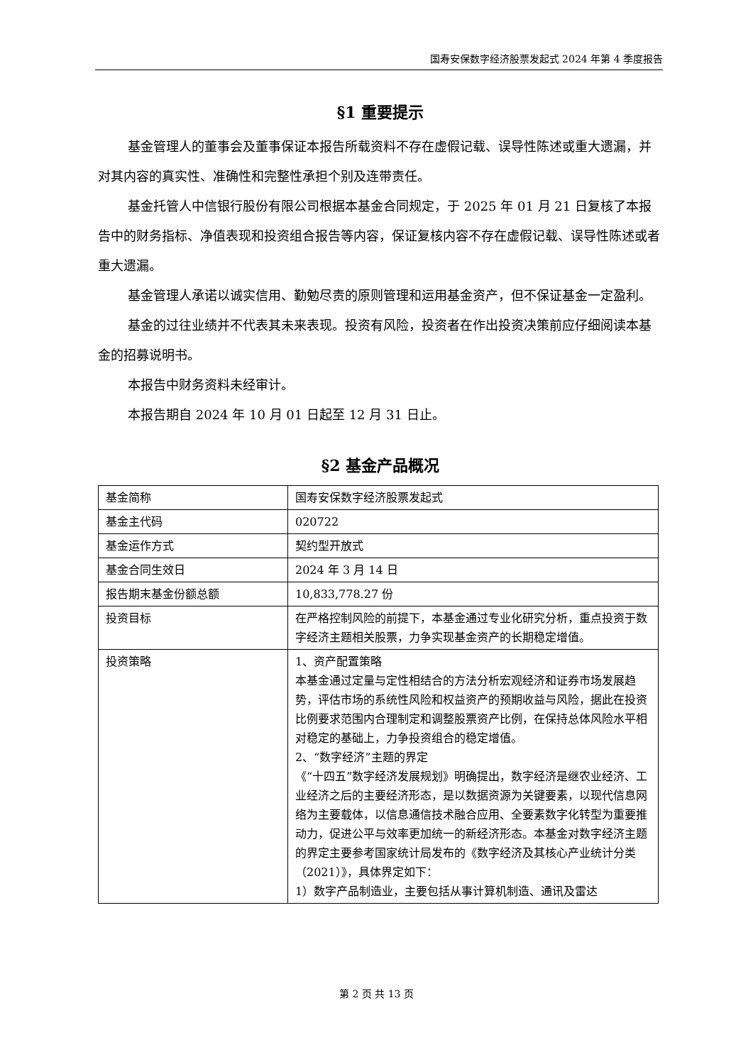国寿安保数字经济股票发起式 2024 年第 4 季度报告
§1 重要提示
基金管理人的董事会及董事保证本报告所载资料不存在虚假记载、误导性陈述或重大遗漏，并对其内容的真实性、准确性和完整性承担个别及连带责任。
基金托管人中信银行股份有限公司根据本基金合同规定，于 2025 年 01 月 21 日复核了本报告中的财务指标、净值表现和投资组合报告等内容，保证复核内容不存在虚假记载、误导性陈述或者重大遗漏。
基金管理人承诺以诚实信用、勤勉尽责的原则管理和运用基金资产，但不保证基金一定盈利。
基金的过往业绩并不代表其未来表现。投资有风险，投资者在作出投资决策前应仔细阅读本基金的招募说明书。
本报告中财务资料未经审计。
本报告期自 2024 年 10 月 01 日起至 12 月 31 日止。
§2 基金产品概况
| 基金简称 | 国寿安保数字经济股票发起式 |
| 基金主代码 | 020722 |
| 基金运作方式 | 契约型开放式 |
| 基金合同生效日 | 2024 年 3 月 14 日 |
| 报告期末基金份额总额 | 10,833,778.27 份 |
| 投资目标 | 在严格控制风险的前提下，本基金通过专业化研究分析，重点投资于数字经济主题相关股票，力争实现基金资产的长期稳定增值。 |
| 投资策略 | 1、资产配置策略 本基金通过定量与定性相结合的方法分析宏观经济和证券市场发展趋势，评估市场的系统性风险和权益资产的预期收益与风险，据此在投资比例要求范围内合理制定和调整股票资产比例，在保持总体风险水平相对稳定的基础上，力争投资组合的稳定增值。 2、“数字经济”主题的界定 《“十四五”数字经济发展规划》明确提出，数字经济是继农业经济、工业经济之后的主要经济形态，是以数据资源为关键要素，以现代信息网络为主要载体，以信息通信技术融合应用、全要素数字化转型为重要推动力，促进公平与效率更加统一的新经济形态。本基金对数字经济主题的界定主要参考国家统计局发布的《数字经济及其核心产业统计分类（2021）》，具体界定如下： 1）数字产品制造业，主要包括从事计算机制造、通讯及雷达 |
第 2 页 共 13 页